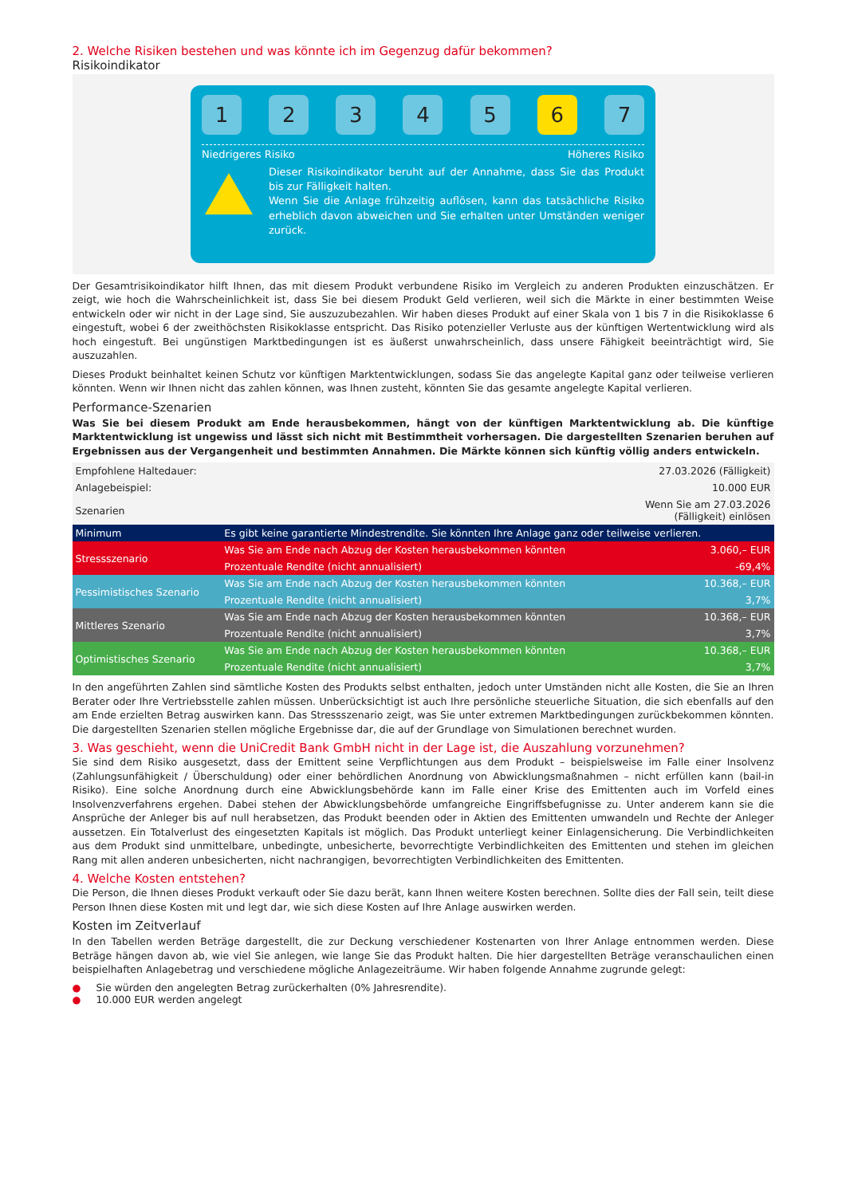2. Welche Risiken bestehen und was könnte ich im Gegenzug dafür bekommen?
Risikoindikator
1 2 3 4 5 6 7
Niedrigeres Risiko Höheres Risiko
Dieser Risikoindikator beruht auf der Annahme, dass Sie das Produkt bis zur Fälligkeit halten.
Wenn Sie die Anlage frühzeitig auflösen, kann das tatsächliche Risiko erheblich davon abweichen und Sie erhalten unter Umständen weniger zurück.
Der Gesamtrisikoindikator hilft Ihnen, das mit diesem Produkt verbundene Risiko im Vergleich zu anderen Produkten einzuschätzen. Er zeigt, wie hoch die Wahrscheinlichkeit ist, dass Sie bei diesem Produkt Geld verlieren, weil sich die Märkte in einer bestimmten Weise entwickeln oder wir nicht in der Lage sind, Sie auszuzubezahlen. Wir haben dieses Produkt auf einer Skala von 1 bis 7 in die Risikoklasse 6 eingestuft, wobei 6 der zweithöchsten Risikoklasse entspricht. Das Risiko potenzieller Verluste aus der künftigen Wertentwicklung wird als hoch eingestuft. Bei ungünstigen Marktbedingungen ist es äußerst unwahrscheinlich, dass unsere Fähigkeit beeinträchtigt wird, Sie auszuzahlen.
Dieses Produkt beinhaltet keinen Schutz vor künftigen Marktentwicklungen, sodass Sie das angelegte Kapital ganz oder teilweise verlieren könnten. Wenn wir Ihnen nicht das zahlen können, was Ihnen zusteht, könnten Sie das gesamte angelegte Kapital verlieren.
Performance-Szenarien
Was Sie bei diesem Produkt am Ende herausbekommen, hängt von der künftigen Marktentwicklung ab. Die künftige Marktentwicklung ist ungewiss und lässt sich nicht mit Bestimmtheit vorhersagen. Die dargestellten Szenarien beruhen auf Ergebnissen aus der Vergangenheit und bestimmten Annahmen. Die Märkte können sich künftig völlig anders entwickeln.
| Empfohlene Haltedauer: | | 27.03.2026 (Fälligkeit) |
| Anlagebeispiel: | | 10.000 EUR |
| Szenarien | | Wenn Sie am 27.03.2026 (Fälligkeit) einlösen |
| Minimum | Es gibt keine garantierte Mindestrendite. Sie könnten Ihre Anlage ganz oder teilweise verlieren. | |
| Stressszenario | Was Sie am Ende nach Abzug der Kosten herausbekommen könnten | 3.060,– EUR |
| | Prozentuale Rendite (nicht annualisiert) | -69,4% |
| Pessimistisches Szenario | Was Sie am Ende nach Abzug der Kosten herausbekommen könnten | 10.368,– EUR |
| | Prozentuale Rendite (nicht annualisiert) | 3,7% |
| Mittleres Szenario | Was Sie am Ende nach Abzug der Kosten herausbekommen könnten | 10.368,– EUR |
| | Prozentuale Rendite (nicht annualisiert) | 3,7% |
| Optimistisches Szenario | Was Sie am Ende nach Abzug der Kosten herausbekommen könnten | 10.368,– EUR |
| | Prozentuale Rendite (nicht annualisiert) | 3,7% |
In den angeführten Zahlen sind sämtliche Kosten des Produkts selbst enthalten, jedoch unter Umständen nicht alle Kosten, die Sie an Ihren Berater oder Ihre Vertriebsstelle zahlen müssen. Unberücksichtigt ist auch Ihre persönliche steuerliche Situation, die sich ebenfalls auf den am Ende erzielten Betrag auswirken kann. Das Stressszenario zeigt, was Sie unter extremen Marktbedingungen zurückbekommen könnten. Die dargestellten Szenarien stellen mögliche Ergebnisse dar, die auf der Grundlage von Simulationen berechnet wurden.
3. Was geschieht, wenn die UniCredit Bank GmbH nicht in der Lage ist, die Auszahlung vorzunehmen?
Sie sind dem Risiko ausgesetzt, dass der Emittent seine Verpflichtungen aus dem Produkt – beispielsweise im Falle einer Insolvenz (Zahlungsunfähigkeit / Überschuldung) oder einer behördlichen Anordnung von Abwicklungsmaßnahmen – nicht erfüllen kann (bail-in Risiko). Eine solche Anordnung durch eine Abwicklungsbehörde kann im Falle einer Krise des Emittenten auch im Vorfeld eines Insolvenzverfahrens ergehen. Dabei stehen der Abwicklungsbehörde umfangreiche Eingriffsbefugnisse zu. Unter anderem kann sie die Ansprüche der Anleger bis auf null herabsetzen, das Produkt beenden oder in Aktien des Emittenten umwandeln und Rechte der Anleger aussetzen. Ein Totalverlust des eingesetzten Kapitals ist möglich. Das Produkt unterliegt keiner Einlagensicherung. Die Verbindlichkeiten aus dem Produkt sind unmittelbare, unbedingte, unbesicherte, bevorrechtigte Verbindlichkeiten des Emittenten und stehen im gleichen Rang mit allen anderen unbesicherten, nicht nachrangigen, bevorrechtigten Verbindlichkeiten des Emittenten.
4. Welche Kosten entstehen?
Die Person, die Ihnen dieses Produkt verkauft oder Sie dazu berät, kann Ihnen weitere Kosten berechnen. Sollte dies der Fall sein, teilt diese Person Ihnen diese Kosten mit und legt dar, wie sich diese Kosten auf Ihre Anlage auswirken werden.
Kosten im Zeitverlauf
In den Tabellen werden Beträge dargestellt, die zur Deckung verschiedener Kostenarten von Ihrer Anlage entnommen werden. Diese Beträge hängen davon ab, wie viel Sie anlegen, wie lange Sie das Produkt halten. Die hier dargestellten Beträge veranschaulichen einen beispielhaften Anlagebetrag und verschiedene mögliche Anlagezeiträume. Wir haben folgende Annahme zugrunde gelegt:
● Sie würden den angelegten Betrag zurückerhalten (0% Jahresrendite).
● 10.000 EUR werden angelegt